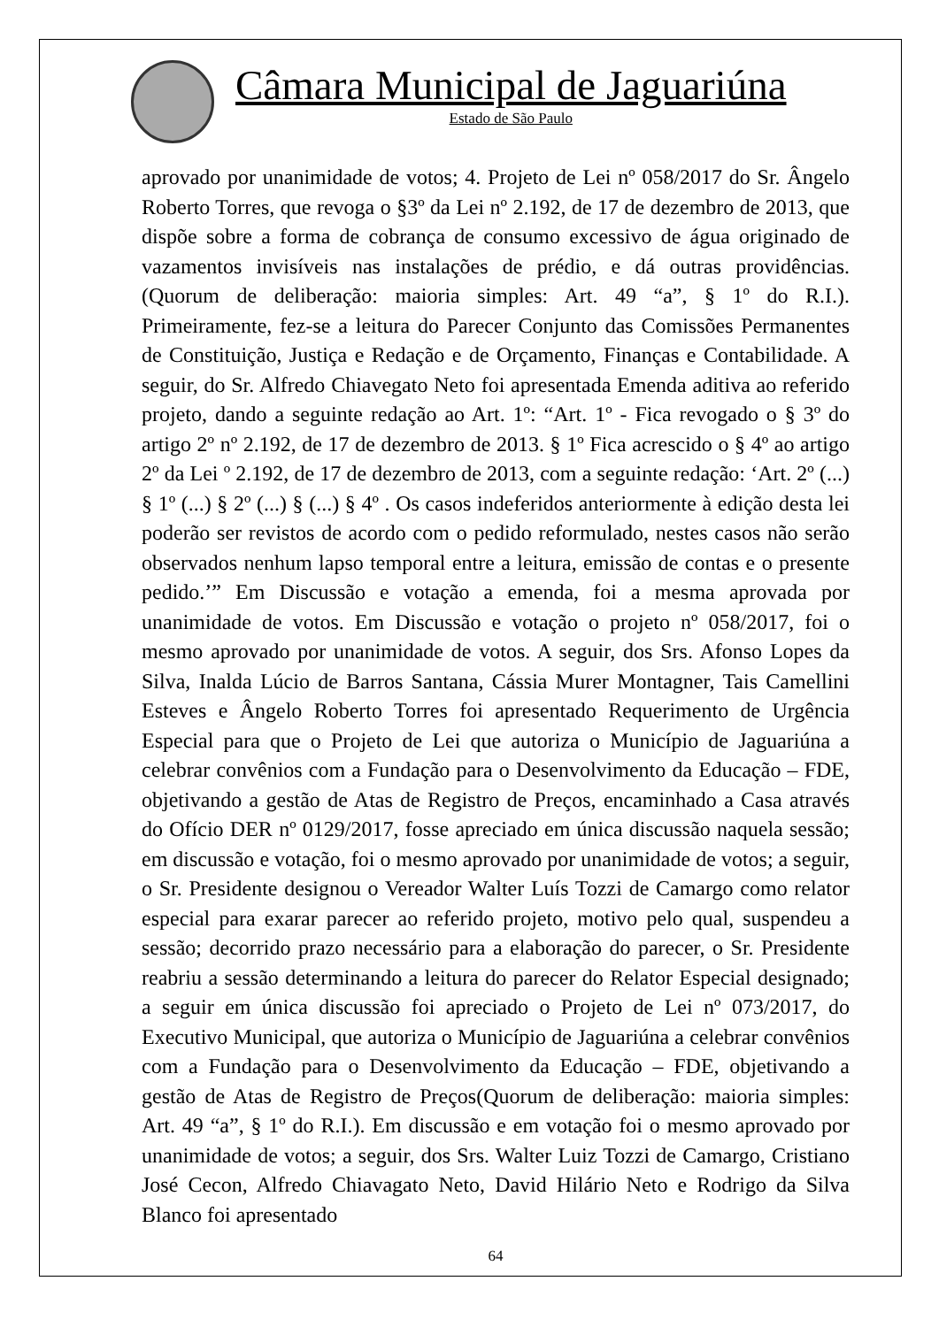Câmara Municipal de Jaguariúna
Estado de São Paulo
aprovado por unanimidade de votos; 4. Projeto de Lei nº 058/2017 do Sr. Ângelo Roberto Torres, que revoga o §3º da Lei nº 2.192, de 17 de dezembro de 2013, que dispõe sobre a forma de cobrança de consumo excessivo de água originado de vazamentos invisíveis nas instalações de prédio, e dá outras providências. (Quorum de deliberação: maioria simples: Art. 49 “a”, § 1º do R.I.). Primeiramente, fez-se a leitura do Parecer Conjunto das Comissões Permanentes de Constituição, Justiça e Redação e de Orçamento, Finanças e Contabilidade. A seguir, do Sr. Alfredo Chiavegato Neto foi apresentada Emenda aditiva ao referido projeto, dando a seguinte redação ao Art. 1º: “Art. 1º - Fica revogado o § 3º do artigo 2º nº 2.192, de 17 de dezembro de 2013. § 1º Fica acrescido o § 4º ao artigo 2º da Lei º 2.192, de 17 de dezembro de 2013, com a seguinte redação: ‘Art. 2º (...) § 1º (...) § 2º (...) § (...) § 4º . Os casos indeferidos anteriormente à edição desta lei poderão ser revistos de acordo com o pedido reformulado, nestes casos não serão observados nenhum lapso temporal entre a leitura, emissão de contas e o presente pedido.’” Em Discussão e votação a emenda, foi a mesma aprovada por unanimidade de votos. Em Discussão e votação o projeto nº 058/2017, foi o mesmo aprovado por unanimidade de votos. A seguir, dos Srs. Afonso Lopes da Silva, Inalda Lúcio de Barros Santana, Cássia Murer Montagner, Tais Camellini Esteves e Ângelo Roberto Torres foi apresentado Requerimento de Urgência Especial para que o Projeto de Lei que autoriza o Município de Jaguariúna a celebrar convênios com a Fundação para o Desenvolvimento da Educação – FDE, objetivando a gestão de Atas de Registro de Preços, encaminhado a Casa através do Ofício DER nº 0129/2017, fosse apreciado em única discussão naquela sessão; em discussão e votação, foi o mesmo aprovado por unanimidade de votos; a seguir, o Sr. Presidente designou o Vereador Walter Luís Tozzi de Camargo como relator especial para exarar parecer ao referido projeto, motivo pelo qual, suspendeu a sessão; decorrido prazo necessário para a elaboração do parecer, o Sr. Presidente reabriu a sessão determinando a leitura do parecer do Relator Especial designado; a seguir em única discussão foi apreciado o Projeto de Lei nº 073/2017, do Executivo Municipal, que autoriza o Município de Jaguariúna a celebrar convênios com a Fundação para o Desenvolvimento da Educação – FDE, objetivando a gestão de Atas de Registro de Preços(Quorum de deliberação: maioria simples: Art. 49 “a”, § 1º do R.I.). Em discussão e em votação foi o mesmo aprovado por unanimidade de votos; a seguir, dos Srs. Walter Luiz Tozzi de Camargo, Cristiano José Cecon, Alfredo Chiavagato Neto, David Hilário Neto e Rodrigo da Silva Blanco foi apresentado
64